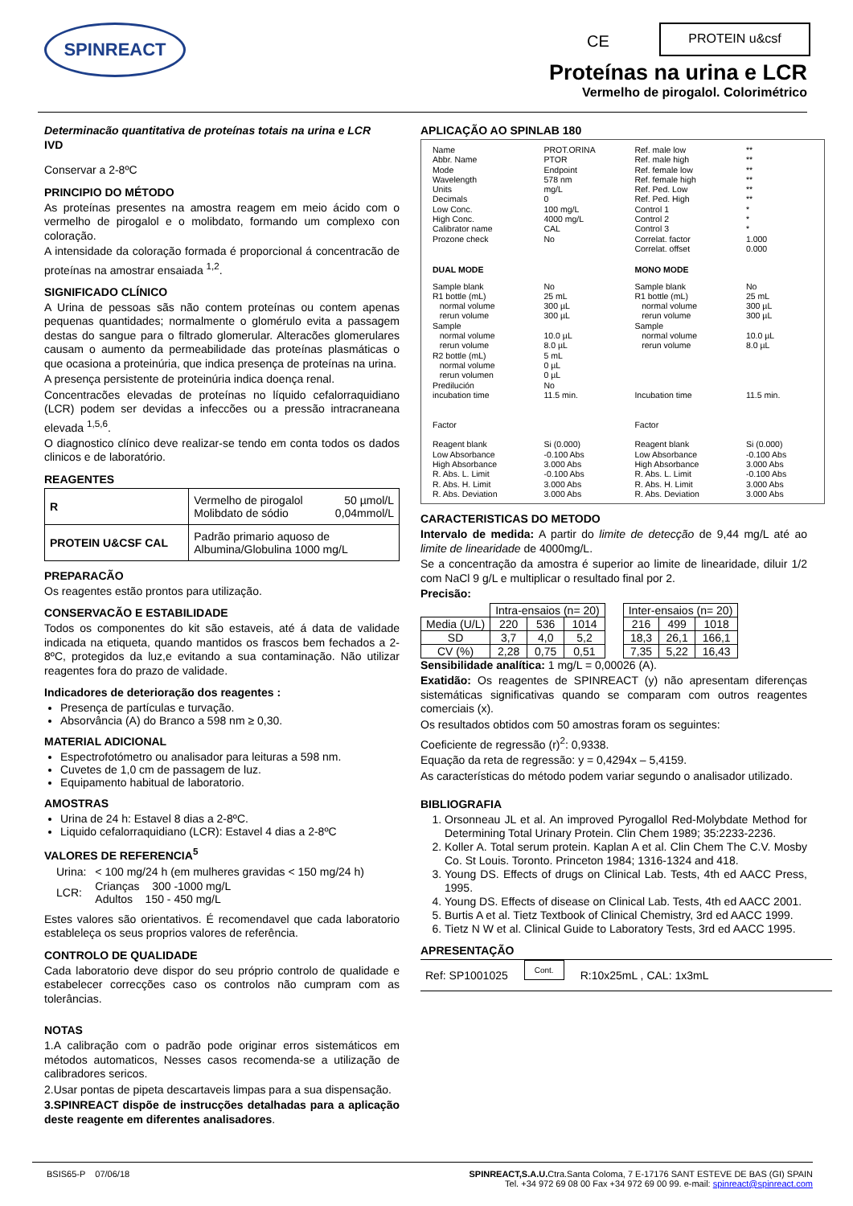SPINREACT CE
PROTEIN u&csf
Proteínas na urina e LCR
Vermelho de pirogalol. Colorimétrico
Determinacão quantitativa de proteínas totais na urina e LCR
IVD
Conservar a 2-8ºC
PRINCIPIO DO MÉTODO
As proteínas presentes na amostra reagem em meio ácido com o vermelho de pirogalol e o molibdato, formando um complexo con coloração.
A intensidade da coloração formada é proporcional á concentracão de proteínas na amostrar ensaiada <sup>1,2</sup>.
SIGNIFICADO CLÍNICO
A Urina de pessoas sãs não contem proteínas ou contem apenas pequenas quantidades; normalmente o glomérulo evita a passagem destas do sangue para o filtrado glomerular. Alteracões glomerulares causam o aumento da permeabilidade das proteínas plasmáticas o que ocasiona a proteinúria, que indica presença de proteínas na urina.
A presença persistente de proteinúria indica doença renal.
Concentracões elevadas de proteínas no líquido cefalorraquidiano (LCR) podem ser devidas a infeccões ou a pressão intracraneana elevada <sup>1,5,6</sup>.
O diagnostico clínico deve realizar-se tendo em conta todos os dados clinicos e de laboratório.
REAGENTES
| R | Vermelho de pirogalol Molibdato de sódio | 50 µmol/L 0,04mmol/L |
| PROTEIN U&CSF CAL | Padrão primario aquoso de Albumina/Globulina 1000 mg/L | |
PREPARACÃO
Os reagentes estão prontos para utilização.
CONSERVACÃO E ESTABILIDADE
Todos os componentes do kit são estaveis, até á data de validade indicada na etiqueta, quando mantidos os frascos bem fechados a 2-8ºC, protegidos da luz,e evitando a sua contaminação. Não utilizar reagentes fora do prazo de validade.
Indicadores de deterioração dos reagentes :
Presença de partículas e turvação.
Absorvância (A) do Branco a 598 nm ≥ 0,30.
MATERIAL ADICIONAL
Espectrofotómetro ou analisador para leituras a 598 nm.
Cuvetes de 1,0 cm de passagem de luz.
Equipamento habitual de laboratorio.
AMOSTRAS
Urina de 24 h: Estavel 8 dias a 2-8ºC.
Liquido cefalorraquidiano (LCR): Estavel 4 dias a 2-8ºC
VALORES DE REFERENCIA<sup>5</sup>
| Urina: | < 100 mg/24 h (em mulheres gravidas < 150 mg/24 h) |
| LCR: | Crianças 300 -1000 mg/L Adultos 150 - 450 mg/L |
Estes valores são orientativos. É recomendavel que cada laboratorio estableleça os seus proprios valores de referência.
CONTROLO DE QUALIDADE
Cada laboratorio deve dispor do seu próprio controlo de qualidade e estabelecer correcções caso os controlos não cumpram com as tolerâncias.
NOTAS
1.A calibração com o padrão pode originar erros sistemáticos em métodos automaticos, Nesses casos recomenda-se a utilização de calibradores sericos.
2.Usar pontas de pipeta descartaveis limpas para a sua dispensação.
3.SPINREACT dispõe de instrucções detalhadas para a aplicação deste reagente em diferentes analisadores.
APLICAÇÃO AO SPINLAB 180
| Name Abbr. Name Mode Wavelength Units Decimals Low Conc. High Conc. Calibrator name Prozone check | PROT.ORINA PTOR Endpoint 578 nm mg/L 0 100 mg/L 4000 mg/L CAL No | Ref. male low Ref. male high Ref. female low Ref. female high Ref. Ped. Low Ref. Ped. High Control 1 Control 2 Control 3 Correlat. factor Correlat. offset | ** ** ** ** ** ** * * * 1.000 0.000 |
| DUAL MODE | | MONO MODE | |
| Sample blank R1 bottle (mL) normal volume rerun volume Sample normal volume rerun volume R2 bottle (mL) normal volume rerun volumen Predilución incubation time Factor Reagent blank Low Absorbance High Absorbance R. Abs. L. Limit R. Abs. H. Limit R. Abs. Deviation | No 25 mL 300 µL 300 µL 10.0 µL 8.0 µL 5 mL 0 µL 0 µL No 11.5 min. Si (0.000) -0.100 Abs 3.000 Abs -0.100 Abs 3.000 Abs 3.000 Abs | Sample blank R1 bottle (mL) normal volume rerun volume Sample normal volume rerun volume Incubation time Factor Reagent blank Low Absorbance High Absorbance R. Abs. L. Limit R. Abs. H. Limit R. Abs. Deviation | No 25 mL 300 µL 300 µL 10.0 µL 8.0 µL 11.5 min. Si (0.000) -0.100 Abs 3.000 Abs -0.100 Abs 3.000 Abs 3.000 Abs |
CARACTERISTICAS DO METODO
Intervalo de medida: A partir do limite de detecção de 9,44 mg/L até ao limite de linearidade de 4000mg/L.
Se a concentração da amostra é superior ao limite de linearidade, diluir 1/2 com NaCl 9 g/L e multiplicar o resultado final por 2.
Precisão:
| | Intra-ensaios (n= 20) | | |
| Media (U/L) | 220 | 536 | 1014 |
| SD | 3,7 | 4,0 | 5,2 |
| CV (%) | 2,28 | 0,75 | 0,51 |
| Inter-ensaios (n= 20) | | |
| 216 | 499 | 1018 |
| 18,3 | 26,1 | 166,1 |
| 7,35 | 5,22 | 16,43 |
Sensibilidade analítica: 1 mg/L = 0,00026 (A).
Exatidão: Os reagentes de SPINREACT (y) não apresentam diferenças sistemáticas significativas quando se comparam com outros reagentes comerciais (x).
Os resultados obtidos com 50 amostras foram os seguintes:
Coeficiente de regressão (r)<sup>2</sup>: 0,9338.
Equação da reta de regressão: y = 0,4294x – 5,4159.
As características do método podem variar segundo o analisador utilizado.
BIBLIOGRAFIA
1. Orsonneau JL et al. An improved Pyrogallol Red-Molybdate Method for Determining Total Urinary Protein. Clin Chem 1989; 35:2233-2236.
2. Koller A. Total serum protein. Kaplan A et al. Clin Chem The C.V. Mosby Co. St Louis. Toronto. Princeton 1984; 1316-1324 and 418.
3. Young DS. Effects of drugs on Clinical Lab. Tests, 4th ed AACC Press, 1995.
4. Young DS. Effects of disease on Clinical Lab. Tests, 4th ed AACC 2001.
5. Burtis A et al. Tietz Textbook of Clinical Chemistry, 3rd ed AACC 1999.
6. Tietz N W et al. Clinical Guide to Laboratory Tests, 3rd ed AACC 1995.
APRESENTAÇÃO
Ref: SP1001025 Cont. R:10x25mL , CAL: 1x3mL
BSIS65-P 07/06/18 SPINREACT,S.A.U. Ctra.Santa Coloma, 7 E-17176 SANT ESTEVE DE BAS (GI) SPAIN
Tel. +34 972 69 08 00 Fax +34 972 69 00 99. e-mail: spinreact@spinreact.com